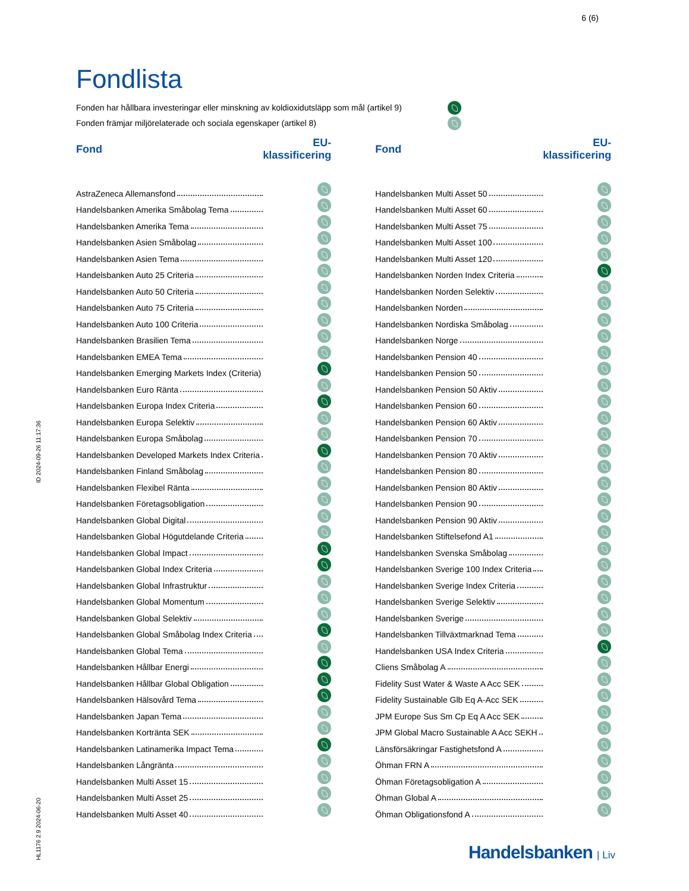6 (6)
ID 2024-09-26 11:17:36
HL1176 2.9 2024-06-20
Fondlista
Fonden har hållbara investeringar eller minskning av koldioxidutsläpp som mål (artikel 9)
Fonden främjar miljörelaterade och sociala egenskaper (artikel 8)
| Fond | EU-klassificering |
| --- | --- |
| AstraZeneca Allemansfond | |
| Handelsbanken Amerika Småbolag Tema | |
| Handelsbanken Amerika Tema | |
| Handelsbanken Asien Småbolag | |
| Handelsbanken Asien Tema | |
| Handelsbanken Auto 25 Criteria | |
| Handelsbanken Auto 50 Criteria | |
| Handelsbanken Auto 75 Criteria | |
| Handelsbanken Auto 100 Criteria | |
| Handelsbanken Brasilien Tema | |
| Handelsbanken EMEA Tema | |
| Handelsbanken Emerging Markets Index (Criteria) | |
| Handelsbanken Euro Ränta | |
| Handelsbanken Europa Index Criteria | |
| Handelsbanken Europa Selektiv | |
| Handelsbanken Europa Småbolag | |
| Handelsbanken Developed Markets Index Criteria | |
| Handelsbanken Finland Småbolag | |
| Handelsbanken Flexibel Ränta | |
| Handelsbanken Företagsobligation | |
| Handelsbanken Global Digital | |
| Handelsbanken Global Högutdelande Criteria | |
| Handelsbanken Global Impact | |
| Handelsbanken Global Index Criteria | |
| Handelsbanken Global Infrastruktur | |
| Handelsbanken Global Momentum | |
| Handelsbanken Global Selektiv | |
| Handelsbanken Global Småbolag Index Criteria | |
| Handelsbanken Global Tema | |
| Handelsbanken Hållbar Energi | |
| Handelsbanken Hållbar Global Obligation | |
| Handelsbanken Hälsovård Tema | |
| Handelsbanken Japan Tema | |
| Handelsbanken Kortränta SEK | |
| Handelsbanken Latinamerika Impact Tema | |
| Handelsbanken Långränta | |
| Handelsbanken Multi Asset 15 | |
| Handelsbanken Multi Asset 25 | |
| Handelsbanken Multi Asset 40 | |
| Fond | EU-klassificering |
| --- | --- |
| Handelsbanken Multi Asset 50 | |
| Handelsbanken Multi Asset 60 | |
| Handelsbanken Multi Asset 75 | |
| Handelsbanken Multi Asset 100 | |
| Handelsbanken Multi Asset 120 | |
| Handelsbanken Norden Index Criteria | |
| Handelsbanken Norden Selektiv | |
| Handelsbanken Norden | |
| Handelsbanken Nordiska Småbolag | |
| Handelsbanken Norge | |
| Handelsbanken Pension 40 | |
| Handelsbanken Pension 50 | |
| Handelsbanken Pension 50 Aktiv | |
| Handelsbanken Pension 60 | |
| Handelsbanken Pension 60 Aktiv | |
| Handelsbanken Pension 70 | |
| Handelsbanken Pension 70 Aktiv | |
| Handelsbanken Pension 80 | |
| Handelsbanken Pension 80 Aktiv | |
| Handelsbanken Pension 90 | |
| Handelsbanken Pension 90 Aktiv | |
| Handelsbanken Stiftelsefond A1 | |
| Handelsbanken Svenska Småbolag | |
| Handelsbanken Sverige 100 Index Criteria | |
| Handelsbanken Sverige Index Criteria | |
| Handelsbanken Sverige Selektiv | |
| Handelsbanken Sverige | |
| Handelsbanken Tillväxtmarknad Tema | |
| Handelsbanken USA Index Criteria | |
| Cliens Småbolag A | |
| Fidelity Sust Water & Waste A Acc SEK | |
| Fidelity Sustainable Glb Eq A-Acc SEK | |
| JPM Europe Sus Sm Cp Eq A Acc SEK | |
| JPM Global Macro Sustainable A Acc SEKH | |
| Länsförsäkringar Fastighetsfond A | |
| Öhman FRN A | |
| Öhman Företagsobligation A | |
| Öhman Global A | |
| Öhman Obligationsfond A | |
Handelsbanken | Liv